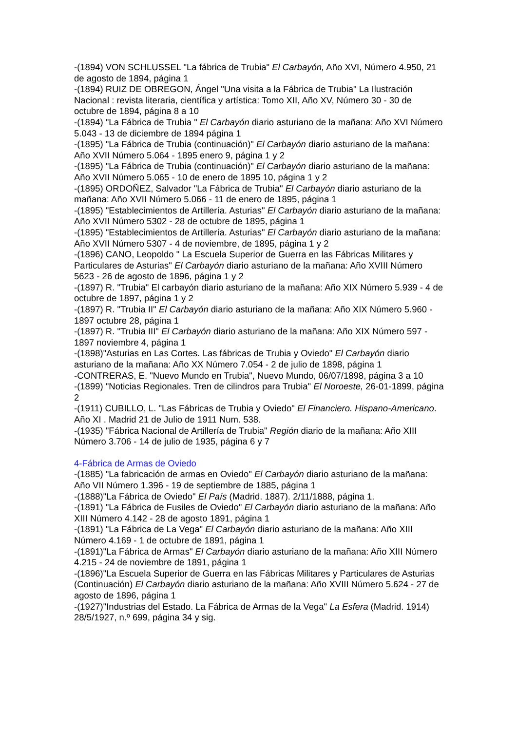-(1894) VON SCHLUSSEL "La fábrica de Trubia" El Carbayón, Año XVI, Número 4.950, 21 de agosto de 1894, página 1
-(1894) RUIZ DE OBREGON, Ángel "Una visita a la Fábrica de Trubia" La Ilustración Nacional : revista literaria, científica y artística: Tomo XII, Año XV, Número 30 - 30 de octubre de 1894, página 8 a 10
-(1894) "La Fábrica de Trubia " El Carbayón diario asturiano de la mañana: Año XVI Número 5.043 - 13 de diciembre de 1894 página 1
-(1895) "La Fábrica de Trubia (continuación)" El Carbayón diario asturiano de la mañana: Año XVII Número 5.064 - 1895 enero 9, página 1 y 2
-(1895) "La Fábrica de Trubia (continuación)" El Carbayón diario asturiano de la mañana: Año XVII Número 5.065 - 10 de enero de 1895 10, página 1 y 2
-(1895) ORDOÑEZ, Salvador "La Fábrica de Trubia" El Carbayón diario asturiano de la mañana: Año XVII Número 5.066 - 11 de enero de 1895, página 1
-(1895) "Establecimientos de Artillería. Asturias" El Carbayón diario asturiano de la mañana: Año XVII Número 5302 - 28 de octubre de 1895, página 1
-(1895) "Establecimientos de Artillería. Asturias" El Carbayón diario asturiano de la mañana: Año XVII Número 5307 - 4 de noviembre, de 1895, página 1 y 2
-(1896) CANO, Leopoldo " La Escuela Superior de Guerra en las Fábricas Militares y Particulares de Asturias" El Carbayón diario asturiano de la mañana: Año XVIII Número 5623 - 26 de agosto de 1896, página 1 y 2
-(1897) R. "Trubia" El carbayón diario asturiano de la mañana: Año XIX Número 5.939 - 4 de octubre de 1897, página 1 y 2
-(1897) R. "Trubia II" El Carbayón diario asturiano de la mañana: Año XIX Número 5.960 - 1897 octubre 28, página 1
-(1897) R. "Trubia III" El Carbayón diario asturiano de la mañana: Año XIX Número 597 - 1897 noviembre 4, página 1
-(1898)"Asturias en Las Cortes. Las fábricas de Trubia y Oviedo" El Carbayón diario asturiano de la mañana: Año XX Número 7.054 - 2 de julio de 1898, página 1
-CONTRERAS, E. "Nuevo Mundo en Trubia", Nuevo Mundo, 06/07/1898, página 3 a 10
-(1899) "Noticias Regionales. Tren de cilindros para Trubia" El Noroeste, 26-01-1899, página 2
-(1911) CUBILLO, L. "Las Fábricas de Trubia y Oviedo" El Financiero. Hispano-Americano. Año XI . Madrid 21 de Julio de 1911 Num. 538.
-(1935) "Fábrica Nacional de Artillería de Trubia" Región diario de la mañana: Año XIII Número 3.706 - 14 de julio de 1935, página 6 y 7
4-Fábrica de Armas de Oviedo
-(1885) "La fabricación de armas en Oviedo" El Carbayón diario asturiano de la mañana: Año VII Número 1.396 - 19 de septiembre de 1885, página 1
-(1888)"La Fábrica de Oviedo" El País (Madrid. 1887). 2/11/1888, página 1.
-(1891) "La Fábrica de Fusiles de Oviedo" El Carbayón diario asturiano de la mañana: Año XIII Número 4.142 - 28 de agosto 1891, página 1
-(1891) "La Fábrica de La Vega" El Carbayón diario asturiano de la mañana: Año XIII Número 4.169 - 1 de octubre de 1891, página 1
-(1891)"La Fábrica de Armas" El Carbayón diario asturiano de la mañana: Año XIII Número 4.215 - 24 de noviembre de 1891, página 1
-(1896)"La Escuela Superior de Guerra en las Fábricas Militares y Particulares de Asturias (Continuación) El Carbayón diario asturiano de la mañana: Año XVIII Número 5.624 - 27 de agosto de 1896, página 1
-(1927)"Industrias del Estado. La Fábrica de Armas de la Vega" La Esfera (Madrid. 1914) 28/5/1927, n.º 699, página 34 y sig.